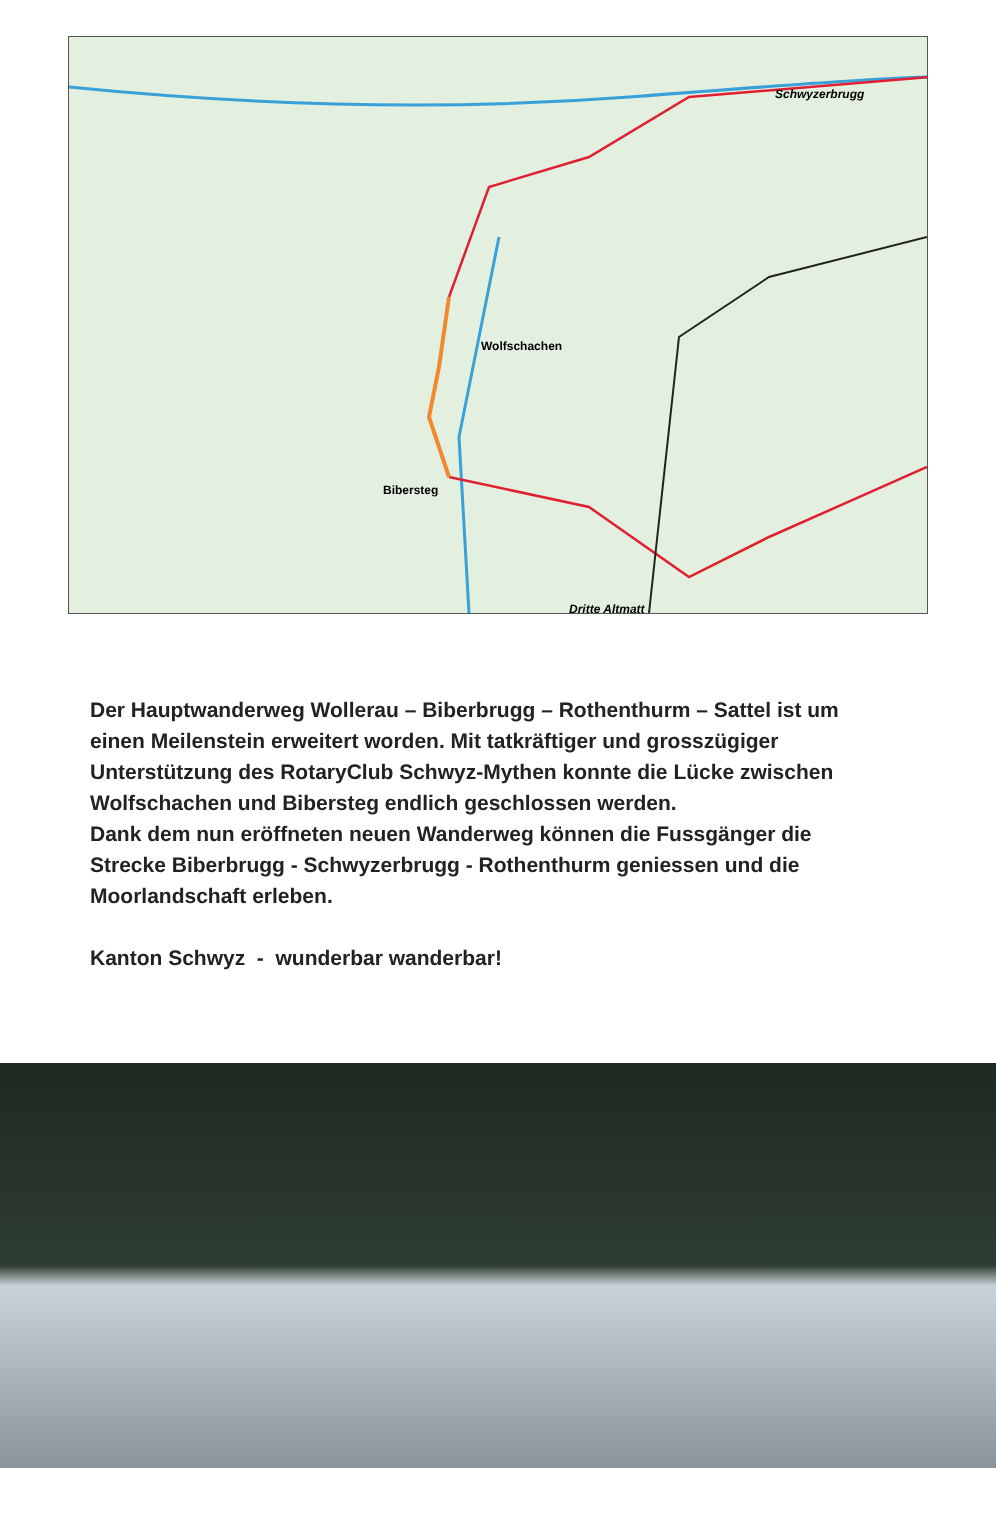Wolfschachen
Bibersteg
Schwyzerbrugg
Dritte Altmatt
Der Hauptwanderweg Wollerau – Biberbrugg – Rothenthurm – Sattel ist um einen Meilenstein erweitert worden. Mit tatkräftiger und grosszügiger Unterstützung des RotaryClub Schwyz-Mythen konnte die Lücke zwischen Wolfschachen und Bibersteg endlich geschlossen werden.
Dank dem nun eröffneten neuen Wanderweg können die Fuss­gänger die Strecke Biberbrugg - Schwyzerbrugg - Rothenthurm geniessen und die Moorlandschaft erleben.
Kanton Schwyz - wunderbar wanderbar!